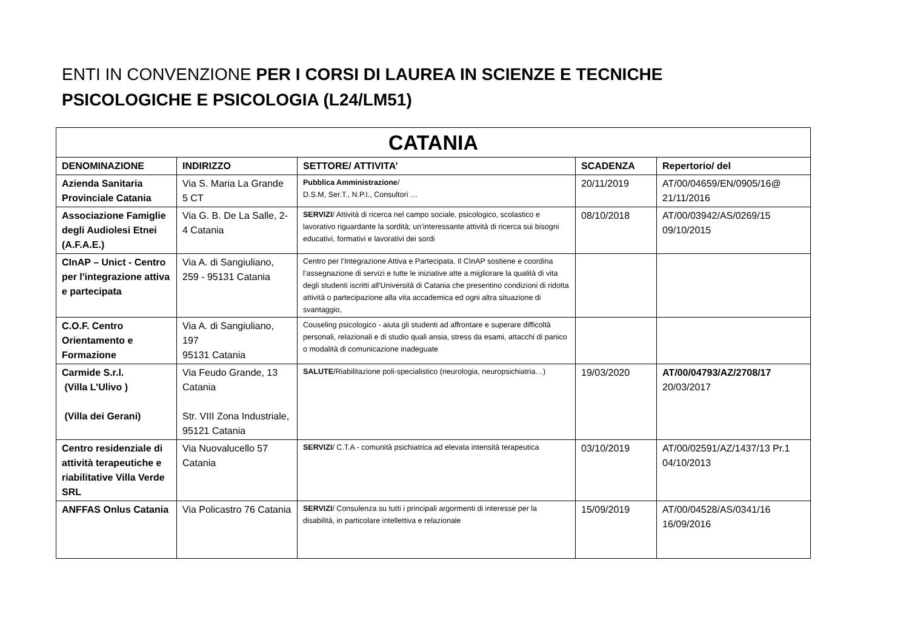ENTI IN CONVENZIONE PER I CORSI DI LAUREA IN SCIENZE E TECNICHE PSICOLOGICHE E PSICOLOGIA (L24/LM51)
| CATANIA | | | | |
| --- | --- | --- | --- | --- |
| DENOMINAZIONE | INDIRIZZO | SETTORE/ ATTIVITA’ | SCADENZA | Repertorio/ del |
| Azienda Sanitaria Provinciale Catania | Via S. Maria La Grande 5 CT | Pubblica Amministrazione / D.S.M, Ser.T., N.P.I., Consultori … | 20/11/2019 | AT/00/04659/EN/0905/16@ 21/11/2016 |
| Associazione Famiglie degli Audiolesi Etnei (A.F.A.E.) | Via G. B. De La Salle, 2-4 Catania | SERVIZI / Attività di ricerca nel campo sociale, psicologico, scolastico e lavorativo riguardante la sordità; un’interessante attività di ricerca sui bisogni educativi, formativi e lavorativi dei sordi | 08/10/2018 | AT/00/03942/AS/0269/15 09/10/2015 |
| CInAP – Unict - Centro per l'integrazione attiva e partecipata | Via A. di Sangiuliano, 259 - 95131 Catania | Centro per l’Integrazione Attiva e Partecipata. Il CInAP sostiene e coordina l’assegnazione di servizi e tutte le iniziative atte a migliorare la qualità di vita degli studenti iscritti all'Università di Catania che presentino condizioni di ridotta attività o partecipazione alla vita accademica ed ogni altra situazione di svantaggio, | | |
| C.O.F. Centro Orientamento e Formazione | Via A. di Sangiuliano, 197 95131 Catania | Couseling psicologico - aiuta gli studenti ad affrontare e superare difficoltà personali, relazionali e di studio quali ansia, stress da esami, attacchi di panico o modalità di comunicazione inadeguate | | |
| Carmide S.r.l. (Villa L’Ulivo ) (Villa dei Gerani) | Via Feudo Grande, 13 Catania Str. VIII Zona Industriale, 95121 Catania | SALUTE /Riabilitazione poli-specialistico (neurologia, neuropsichiatria…) | 19/03/2020 | AT/00/04793/AZ/2708/17 20/03/2017 |
| Centro residenziale di attività terapeutiche e riabilitative Villa Verde SRL | Via Nuovalucello 57 Catania | SERVIZI / C.T.A - comunità psichiatrica ad elevata intensità terapeutica | 03/10/2019 | AT/00/02591/AZ/1437/13 Pr.1 04/10/2013 |
| ANFFAS Onlus Catania | Via Policastro 76 Catania | SERVIZI / Consulenza su tutti i principali argormenti di interesse per la disabilità, in particolare intellettiva e relazionale | 15/09/2019 | AT/00/04528/AS/0341/16 16/09/2016 |